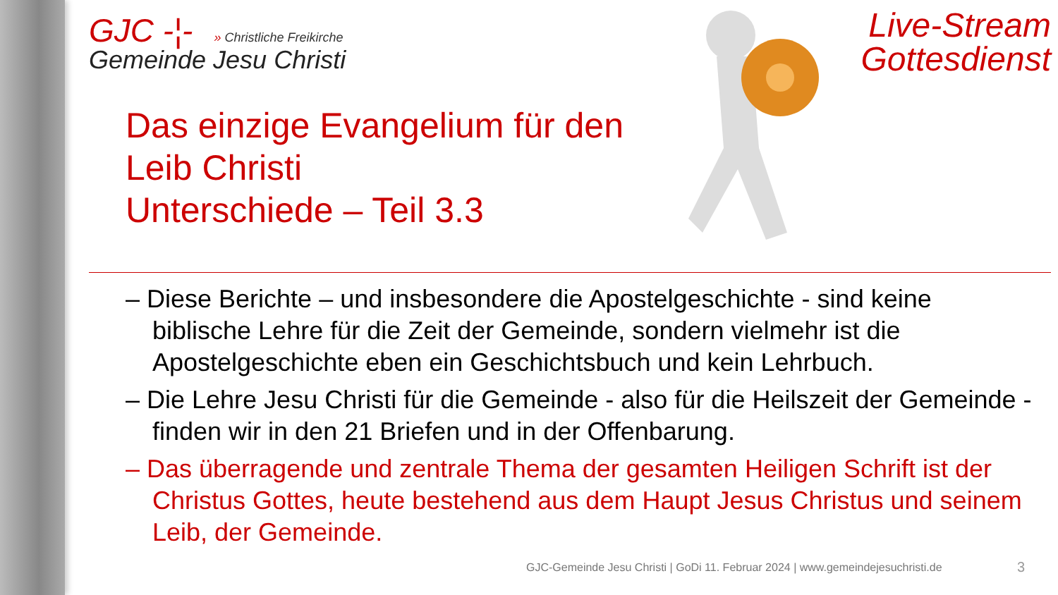GJC -¦- » Christliche Freikirche
Gemeinde Jesu Christi
Live-Stream
Gottesdienst
Das einzige Evangelium für den
Leib Christi
Unterschiede – Teil 3.3
– Diese Berichte – und insbesondere die Apostelgeschichte - sind keine biblische Lehre für die Zeit der Gemeinde, sondern vielmehr ist die Apostelgeschichte eben ein Geschichtsbuch und kein Lehrbuch.
– Die Lehre Jesu Christi für die Gemeinde - also für die Heilszeit der Gemeinde - finden wir in den 21 Briefen und in der Offenbarung.
– Das überragende und zentrale Thema der gesamten Heiligen Schrift ist der Christus Gottes, heute bestehend aus dem Haupt Jesus Christus und seinem Leib, der Gemeinde.
GJC-Gemeinde Jesu Christi | GoDi 11. Februar 2024 | www.gemeindejesuchristi.de
3